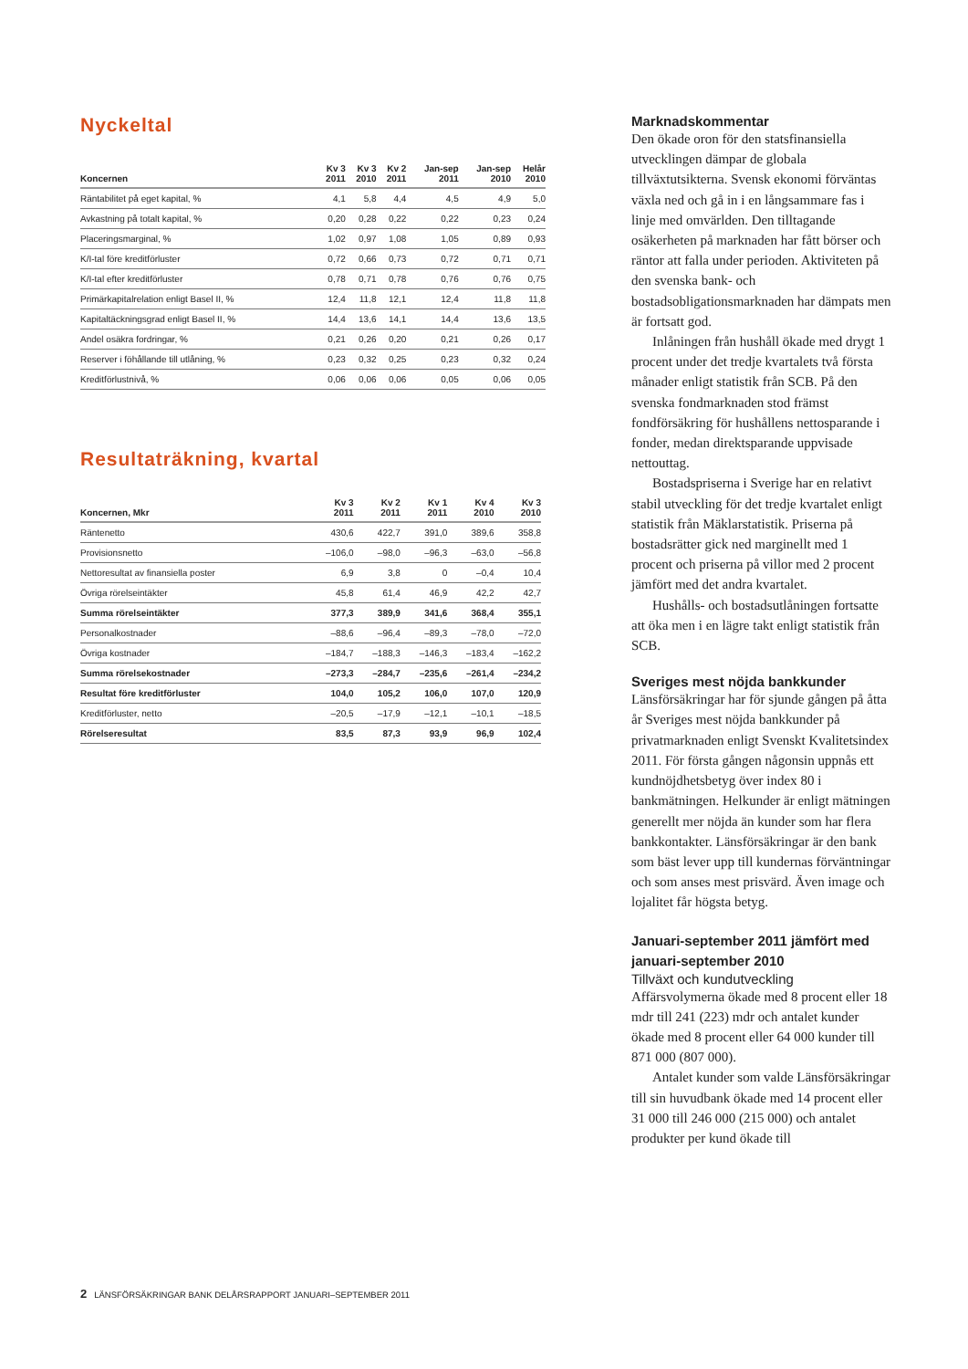Nyckeltal
| Koncernen | Kv 3 2011 | Kv 3 2010 | Kv 2 2011 | Jan-sep 2011 | Jan-sep 2010 | Helår 2010 |
| --- | --- | --- | --- | --- | --- | --- |
| Räntabilitet på eget kapital, % | 4,1 | 5,8 | 4,4 | 4,5 | 4,9 | 5,0 |
| Avkastning på totalt kapital, % | 0,20 | 0,28 | 0,22 | 0,22 | 0,23 | 0,24 |
| Placeringsmarginal, % | 1,02 | 0,97 | 1,08 | 1,05 | 0,89 | 0,93 |
| K/I-tal före kreditförluster | 0,72 | 0,66 | 0,73 | 0,72 | 0,71 | 0,71 |
| K/I-tal efter kreditförluster | 0,78 | 0,71 | 0,78 | 0,76 | 0,76 | 0,75 |
| Primärkapitalrelation enligt Basel II, % | 12,4 | 11,8 | 12,1 | 12,4 | 11,8 | 11,8 |
| Kapitaltäckningsgrad enligt Basel II, % | 14,4 | 13,6 | 14,1 | 14,4 | 13,6 | 13,5 |
| Andel osäkra fordringar, % | 0,21 | 0,26 | 0,20 | 0,21 | 0,26 | 0,17 |
| Reserver i föhållande till utlåning, % | 0,23 | 0,32 | 0,25 | 0,23 | 0,32 | 0,24 |
| Kreditförlustnivå, % | 0,06 | 0,06 | 0,06 | 0,05 | 0,06 | 0,05 |
Resultaträkning, kvartal
| Koncernen, Mkr | Kv 3 2011 | Kv 2 2011 | Kv 1 2011 | Kv 4 2010 | Kv 3 2010 |
| --- | --- | --- | --- | --- | --- |
| Räntenetto | 430,6 | 422,7 | 391,0 | 389,6 | 358,8 |
| Provisionsnetto | –106,0 | –98,0 | –96,3 | –63,0 | –56,8 |
| Nettoresultat av finansiella poster | 6,9 | 3,8 | 0 | –0,4 | 10,4 |
| Övriga rörelseintäkter | 45,8 | 61,4 | 46,9 | 42,2 | 42,7 |
| Summa rörelseintäkter | 377,3 | 389,9 | 341,6 | 368,4 | 355,1 |
| Personalkostnader | –88,6 | –96,4 | –89,3 | –78,0 | –72,0 |
| Övriga kostnader | –184,7 | –188,3 | –146,3 | –183,4 | –162,2 |
| Summa rörelsekostnader | –273,3 | –284,7 | –235,6 | –261,4 | –234,2 |
| Resultat före kreditförluster | 104,0 | 105,2 | 106,0 | 107,0 | 120,9 |
| Kreditförluster, netto | –20,5 | –17,9 | –12,1 | –10,1 | –18,5 |
| Rörelseresultat | 83,5 | 87,3 | 93,9 | 96,9 | 102,4 |
Marknadskommentar
Den ökade oron för den statsfinansiella utvecklingen dämpar de globala tillväxtutsikterna. Svensk ekonomi förväntas växla ned och gå in i en långsammare fas i linje med omvärlden. Den tilltagande osäkerheten på marknaden har fått börser och räntor att falla under perioden. Aktiviteten på den svenska bank- och bostadsobligationsmarknaden har dämpats men är fortsatt god.
Inlåningen från hushåll ökade med drygt 1 procent under det tredje kvartalets två första månader enligt statistik från SCB. På den svenska fondmarknaden stod främst fondförsäkring för hushållens nettosparande i fonder, medan direktsparande uppvisade nettouttag.
Bostadspriserna i Sverige har en relativt stabil utveckling för det tredje kvartalet enligt statistik från Mäklarstatistik. Priserna på bostadsrätter gick ned marginellt med 1 procent och priserna på villor med 2 procent jämfört med det andra kvartalet.
Hushålls- och bostadsutlåningen fortsatte att öka men i en lägre takt enligt statistik från SCB.
Sveriges mest nöjda bankkunder
Länsförsäkringar har för sjunde gången på åtta år Sveriges mest nöjda bankkunder på privatmarknaden enligt Svenskt Kvalitetsindex 2011. För första gången någonsin uppnås ett kundnöjdhetsbetyg över index 80 i bankmätningen. Helkunder är enligt mätningen generellt mer nöjda än kunder som har flera bankkontakter. Länsförsäkringar är den bank som bäst lever upp till kundernas förväntningar och som anses mest prisvärd. Även image och lojalitet får högsta betyg.
Januari-september 2011 jämfört med januari-september 2010
Tillväxt och kundutveckling
Affärsvolymerna ökade med 8 procent eller 18 mdr till 241 (223) mdr och antalet kunder ökade med 8 procent eller 64 000 kunder till 871 000 (807 000).
Antalet kunder som valde Länsförsäkringar till sin huvudbank ökade med 14 procent eller 31 000 till 246 000 (215 000) och antalet produkter per kund ökade till
2 LÄNSFÖRSÄKRINGAR BANK DELÅRSRAPPORT JANUARI–SEPTEMBER 2011